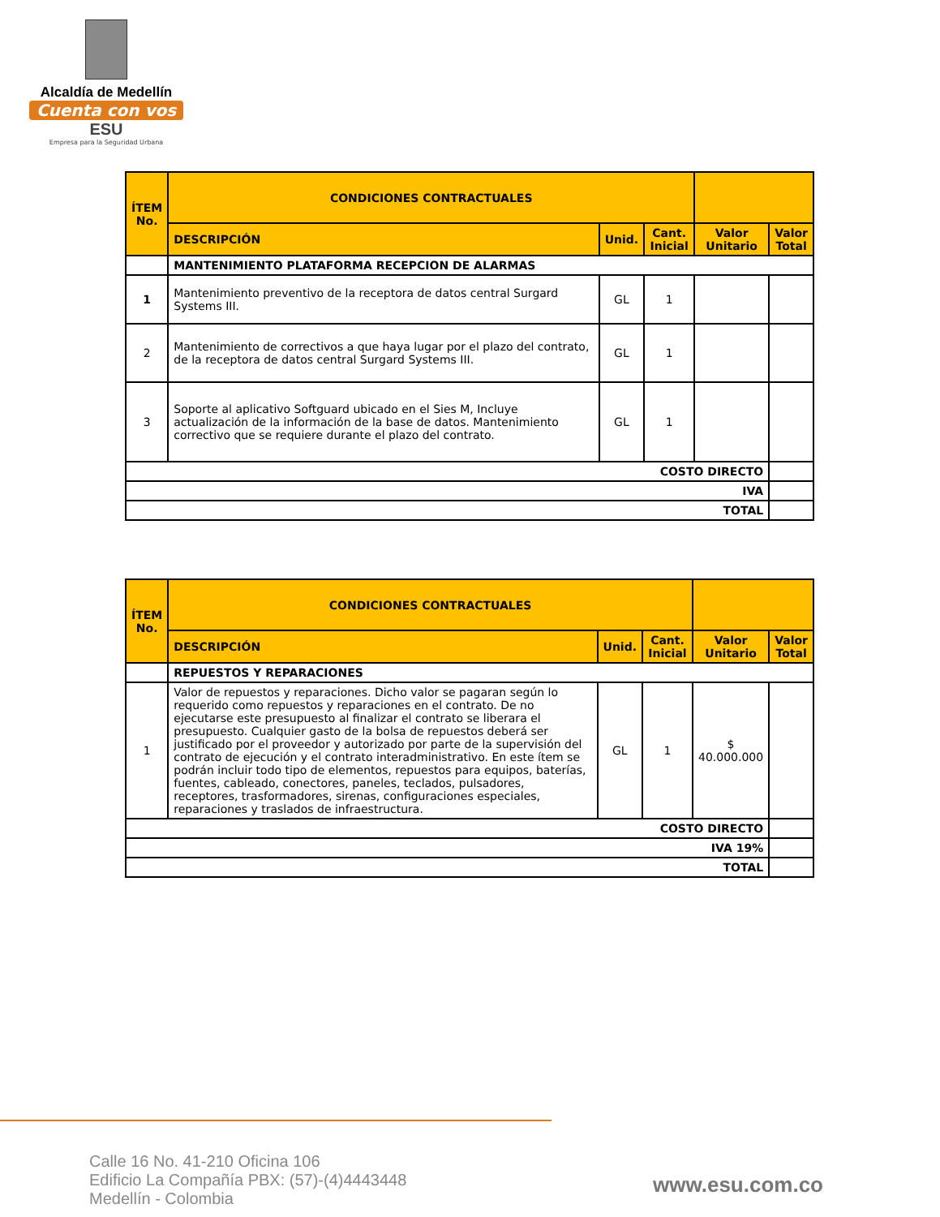Alcaldía de Medellín
Cuenta con vos
ESU
Empresa para la Seguridad Urbana
| ÍTEM No. | CONDICIONES CONTRACTUALES | | | | |
| --- | --- | --- | --- | --- | --- |
| | DESCRIPCIÓN | Unid. | Cant. Inicial | Valor Unitario | Valor Total |
| | MANTENIMIENTO PLATAFORMA RECEPCION DE ALARMAS | | | | |
| 1 | Mantenimiento preventivo de la receptora de datos central Surgard Systems III. | GL | 1 | | |
| 2 | Mantenimiento de correctivos a que haya lugar por el plazo del contrato, de la receptora de datos central Surgard Systems III. | GL | 1 | | |
| 3 | Soporte al aplicativo Softguard ubicado en el Sies M, Incluye actualización de la información de la base de datos. Mantenimiento correctivo que se requiere durante el plazo del contrato. | GL | 1 | | |
| COSTO DIRECTO | | | | | |
| IVA | | | | | |
| TOTAL | | | | | |
| ÍTEM No. | CONDICIONES CONTRACTUALES | | | | |
| --- | --- | --- | --- | --- | --- |
| | DESCRIPCIÓN | Unid. | Cant. Inicial | Valor Unitario | Valor Total |
| | REPUESTOS Y REPARACIONES | | | | |
| 1 | Valor de repuestos y reparaciones. Dicho valor se pagaran según lo requerido como repuestos y reparaciones en el contrato. De no ejecutarse este presupuesto al finalizar el contrato se liberara el presupuesto. Cualquier gasto de la bolsa de repuestos deberá ser justificado por el proveedor y autorizado por parte de la supervisión del contrato de ejecución y el contrato interadministrativo. En este ítem se podrán incluir todo tipo de elementos, repuestos para equipos, baterías, fuentes, cableado, conectores, paneles, teclados, pulsadores, receptores, trasformadores, sirenas, configuraciones especiales, reparaciones y traslados de infraestructura. | GL | 1 | $ 40.000.000 | |
| COSTO DIRECTO | | | | | |
| IVA 19% | | | | | |
| TOTAL | | | | | |
Calle 16 No. 41-210 Oficina 106
Edificio La Compañía PBX: (57)-(4)4443448
Medellín - Colombia
www.esu.com.co